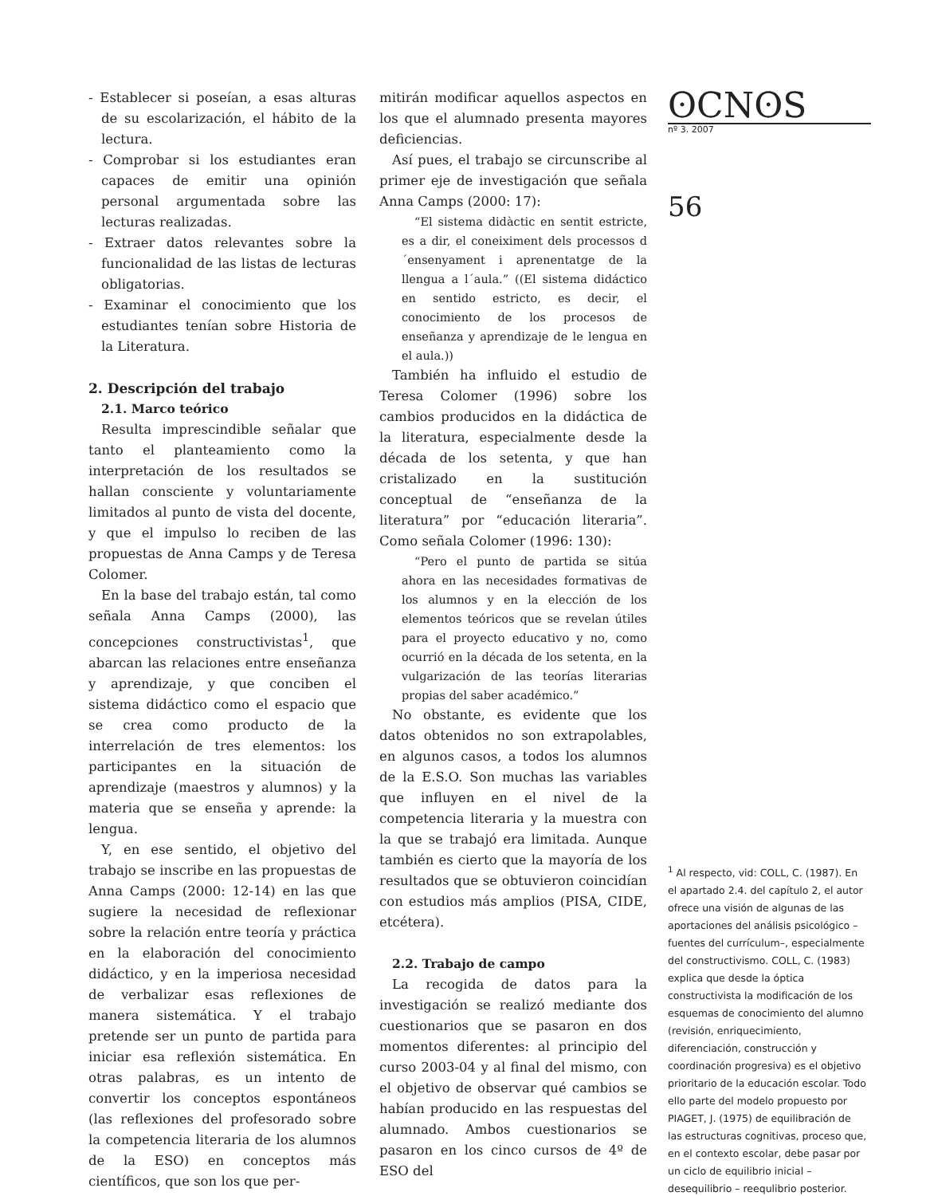- Establecer si poseían, a esas alturas de su escolarización, el hábito de la lectura.
- Comprobar si los estudiantes eran capaces de emitir una opinión personal argumentada sobre las lecturas realizadas.
- Extraer datos relevantes sobre la funcionalidad de las listas de lecturas obligatorias.
- Examinar el conocimiento que los estudiantes tenían sobre Historia de la Literatura.
2. Descripción del trabajo
2.1. Marco teórico
Resulta imprescindible señalar que tanto el planteamiento como la interpretación de los resultados se hallan consciente y voluntariamente limitados al punto de vista del docente, y que el impulso lo reciben de las propuestas de Anna Camps y de Teresa Colomer.
En la base del trabajo están, tal como señala Anna Camps (2000), las concepciones constructivistas<sup>1</sup>, que abarcan las relaciones entre enseñanza y aprendizaje, y que conciben el sistema didáctico como el espacio que se crea como producto de la interrelación de tres elementos: los participantes en la situación de aprendizaje (maestros y alumnos) y la materia que se enseña y aprende: la lengua.
Y, en ese sentido, el objetivo del trabajo se inscribe en las propuestas de Anna Camps (2000: 12-14) en las que sugiere la necesidad de reflexionar sobre la relación entre teoría y práctica en la elaboración del conocimiento didáctico, y en la imperiosa necesidad de verbalizar esas reflexiones de manera sistemática. Y el trabajo pretende ser un punto de partida para iniciar esa reflexión sistemática. En otras palabras, es un intento de convertir los conceptos espontáneos (las reflexiones del profesorado sobre la competencia literaria de los alumnos de la ESO) en conceptos más científicos, que son los que per-
mitirán modificar aquellos aspectos en los que el alumnado presenta mayores deficiencias.
Así pues, el trabajo se circunscribe al primer eje de investigación que señala Anna Camps (2000: 17):
“El sistema didàctic en sentit estricte, es a dir, el coneiximent dels processos d´ensenyament i aprenentatge de la llengua a l´aula.” ((El sistema didáctico en sentido estricto, es decir, el conocimiento de los procesos de enseñanza y aprendizaje de le lengua en el aula.))
También ha influido el estudio de Teresa Colomer (1996) sobre los cambios producidos en la didáctica de la literatura, especialmente desde la década de los setenta, y que han cristalizado en la sustitución conceptual de “enseñanza de la literatura” por “educación literaria”. Como señala Colomer (1996: 130):
“Pero el punto de partida se sitúa ahora en las necesidades formativas de los alumnos y en la elección de los elementos teóricos que se revelan útiles para el proyecto educativo y no, como ocurrió en la década de los setenta, en la vulgarización de las teorías literarias propias del saber académico.”
No obstante, es evidente que los datos obtenidos no son extrapolables, en algunos casos, a todos los alumnos de la E.S.O. Son muchas las variables que influyen en el nivel de la competencia literaria y la muestra con la que se trabajó era limitada. Aunque también es cierto que la mayoría de los resultados que se obtuvieron coincidían con estudios más amplios (PISA, CIDE, etcétera).
2.2. Trabajo de campo
La recogida de datos para la investigación se realizó mediante dos cuestionarios que se pasaron en dos momentos diferentes: al principio del curso 2003-04 y al final del mismo, con el objetivo de observar qué cambios se habían producido en las respuestas del alumnado. Ambos cuestionarios se pasaron en los cinco cursos de 4º de ESO del
ʘCNʘS
nº 3. 2007
56
<sup>1</sup> Al respecto, vid: COLL, C. (1987). En el apartado 2.4. del capítulo 2, el autor ofrece una visión de algunas de las aportaciones del análisis psicológico –fuentes del currículum–, especialmente del constructivismo. COLL, C. (1983) explica que desde la óptica constructivista la modificación de los esquemas de conocimiento del alumno (revisión, enriquecimiento, diferenciación, construcción y coordinación progresiva) es el objetivo prioritario de la educación escolar. Todo ello parte del modelo propuesto por PIAGET, J. (1975) de equilibración de las estructuras cognitivas, proceso que, en el contexto escolar, debe pasar por un ciclo de equilibrio inicial – desequilibrio – reequlibrio posterior.